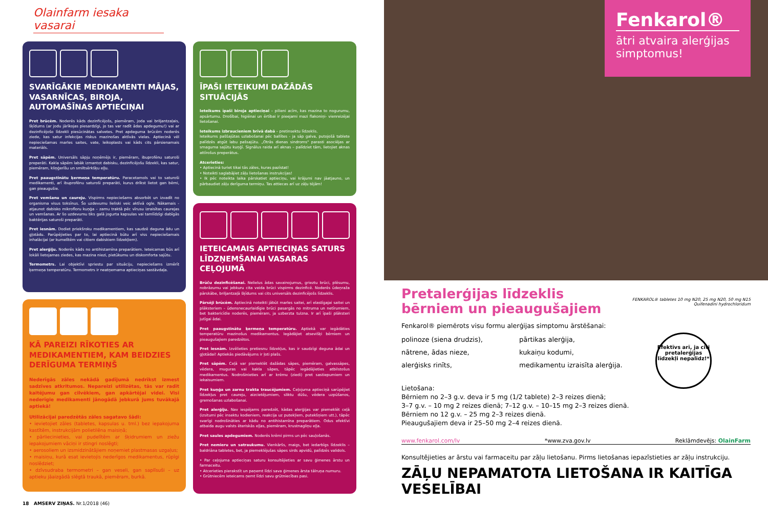Olainfarm iesaka vasarai
SVARĪGĀKIE MEDIKAMENTI MĀJAS, VASARNĪCAS, BIROJA, AUTOMAŠĪNAS APTIECIŅAI
Pret brūcēm. Noderēs kāds dezinficējošs, piemēram, joda vai briljantzaļais, šķīdums (ar jodu jārīkojas piesardzīgi, jo tas var radīt ādas apdegumu!) vai ar dezinficējošo līdzekli piesūcinātas salvetes. Pret apdeguma brūcēm noderēs ziede, kas satur infekcijas riskus mazinošas aktīvās vielas. Aptiecinā vēl nepieciešamas marles saites, vate, leikoplasts vai kāds cits pārsienamais materiāls.
Pret sāpēm. Universāls sāpju noņēmējs ir, piemēram, ibuprofēnu saturoši preperāti. Kakla sāpēm labāk izmantot dabisku, dezinficējošu līdzekli, kas satur, piemēram, kliņģerīšu un smiltsērkšķu eļļu.
Pret paaugstinātu ķermeņa temperatūru. Paracetamols vai to saturoši medikamenti, arī ibuprofēnu saturoši preparāti, kurus drīkst lietot gan bērni, gan pieaugušie.
Pret vemšanu un caureju. Vispirms nepieciešams absorbēt un izvadīt no organisma visus toksīnus. Šo uzdevumu lieliski veic aktīvā ogle. Nākamais - atjaunot dabisko mikrofloru kuņģa – zarnu traktā pēc vīrusu izraisītas caurejas un vemšanas. Ar šo uzdevumu tiks galā jogurta kapsulas vai tamlīdzīgi dabīgās baktērijas saturoši preparāti.
Pret iesnām. Dodiet priekšroku medikamentiem, kas saudzē deguna ādu un gļotādu. Parūpējieties par to, lai aptiecinā būtu arī viss nepieciešamais inhalācijai (ar kumelītēm vai citiem dabiskiem līdzekļiem).
Pret alerģiju. Noderēs kāds no antihistamīna preparātiem. Ieteicamas būs arī lokāli lietojamas ziedes, kas mazina niezi, pietūkumu un diskomforta sajūtu.
Termometrs. Lai objektīvi spriestu par situāciju, nepieciešams izmērīt ķermeņa temperatūru. Termometrs ir neatņemama aptieciņas sastāvdaļa.
KĀ PAREIZI RĪKOTIES AR MEDIKAMENTIEM, KAM BEIDZIES DERĪGUMA TERMIŅŠ
Nederīgās zāles nekādā gadījumā nedrīkst izmest sadzīves atkritumos. Nepareizi utilizētas, tās var radīt kaitējumu gan cilvēkiem, gan apkārtējai videi. Visi nederīgie medikamenti jānogādā jebkurā jums tuvākajā aptiekā!
Utilizācijai paredzētās zāles sagatavo šādi:
• ievietojiet zāles (tabletes, kapsulas u. tml.) bez iepakojuma kastītēm, instrukcijām polietilēna maisiņā;
• pārliecinieties, vai pudelītēm ar šķidrumiem un ziežu iepakojumiem vāciņi ir stingri noslēgti;
• aerosoliem un izsmidzinātājiem noņemiet plastmasas uzgaļus;
• maisiņu, kurā esat ievietojis nederīgos medikamentus, rūpīgi noslēdziet;
• dzīvsudraba termometri – gan veseli, gan saplīsuši – uz aptieku jāaizgādā slēgtā traukā, piemēram, burkā.
ĪPAŠI IETEIKUMI DAŽĀDĀS SITUĀCIJĀS
Ieteikums īpaši biroja aptieciņai – pilieni acīm, kas mazina to nogurumu, apsārtumu. Drošībai, higiēnai un ērtībai ir pieejami mazi flakoniņi- vienreizējai lietošanai.
Ieteikums izbraucieniem brīvā dabā – pretinsektu līdzeklis.
Ieteikums paššajūtas uzlabošanai pēc ballītes - ja sāp galva, putojošā tablete palīdzēs atgūt labu pašsajūtu. „Otrās dienas sindroms" parasti asociējas ar smaguma sajūtu kuņģī. Signālus raida arī aknas – palīdziet tām, lietojiet aknas attīrošus preperātus.
Atcerieties:
• Aptiecinā turiet tikai tās zāles, kuras pazīstat!
• Noteikti saglabājiet zāļu lietošanas instrukcijas!
• Ik pēc noteikta laika pārskatiet aptieciņu, vai krājumi nav jāatjauno, un pārbaudiet zāļu derīguma termiņu. Tas attiecas arī uz zāļu tējām!
IETEICAMAIS APTIECIŅAS SATURS LĪDZŅEMŠANAI VASARAS CEĻOJUMĀ
Brūču dezinficēšanai. Nelielus ādas savainojumus, grieztu brūci, plēsumu, nobrāzumu vai jebkuru cita veida brūci vispirms dezinficē. Noderēs ūdeņraža pārskābe, briljantzaļā šķīdums vai cits universāls dezinficējošs līdzeklis.
Pārsēji brūcēm. Aptiecinā noteikti jābūt marles saitei, arī elastīgajai saitei un plāksteriem – ūdensnecaurlaidīgie brūci pasargās no mitruma un netīrumiem, bet baktericīdie noderēs, piemēram, ja uzberzta tulzna. Ir arī īpaši plāksteri jutīgai ādai.
Pret paaugstinātu ķermeņa temperatūru. Aptiekā var iegādāties temperatūru mazinošus medikamentus. Iegādājiet atsevišķi bērniem un pieaugušajiem paredzētos.
Pret iesnām. Izvēlieties pretiesnu līdzekļus, kas ir saudzīgi deguna ādai un gļotādai! Aptiekās piedāvājums ir ļoti plašs.
Pret sāpēm. Ceļā var piemeklēt dažādas sāpes, piemēram, galvassāpes, vēdera, muguras vai kakla sāpes, tāpēc iegādājieties atbilstošus medikamentus. Nodrošinieties arī ar krēmu (ziedi) pret sastiepumiem un iekaisumiem.
Pret kuņģa un zarnu trakta traucējumiem. Ceļojuma aptieciņā sarūpējiet līdzekļus pret caureju, aizcietējumiem, sliktu dūšu, vēdera uzpūšanos, gremošanas uzlabošanai.
Pret alerģiju. Nav iespējams paredzēt, kādas alerģijas var piemeklēt ceļā (izsitumi pēc insektu kodieniem, reakcija uz putekļiem, putekšņiem utt.), tāpēc svarīgi nodrošināties ar kādu no antihistamīna preparātiem. Odus efektīvi atbaida augu valsts ēteriskās eļļas, piemēram, krustnagliņu eļļa.
Pret saules apdegumiem. Noderēs krēmi pirms un pēc sauļošanās.
Pret nemieru un satraukumu. Vienkāršs, maigs, bet iedarbīgs līdzeklis – baldriāna tabletes, bet, ja piemeklējušas sāpes sirds apvidū, palīdzēs validols.
• Par ceļojuma aptieciņas saturu konsultējieties ar savu ģimenes ārstu un farmaceitu.
• Atcerieties pierakstīt un paņemt līdzi sava ģimenes ārsta tālruņa numuru.
• Grūtniecēm ieteicams ņemt līdzi savu grūtniecības pasi.
18 AMSERV ZIŅAS. Nr.1/2018 (46)
Fenkarol®
ātri atvaira alerģijas simptomus!
Pretalerģijas līdzeklis
bērniem un pieaugušajiem
FENKAROL® tabletes 10 mg N20, 25 mg N20, 50 mg N15
Quifenadini hydrochloridum
Fenkarol® piemērots visu formu alerģijas simptomu ārstēšanai:
polinoze (siena drudzis), pārtikas alerģija, nātrene, ādas nieze, kukaiņu kodumi, alerģisks rinīts, medikamentu izraisīta alerģija.
Efektīvs arī, ja citi pretalerģijas līdzekļi nepalīdz!*
Lietošana:
Bērniem no 2–3 g.v. deva ir 5 mg (1/2 tablete) 2–3 reizes dienā;
3–7 g.v. – 10 mg 2 reizes dienā; 7–12 g.v. – 10–15 mg 2–3 reizes dienā.
Bērniem no 12 g.v. – 25 mg 2–3 reizes dienā.
Pieaugušajiem deva ir 25–50 mg 2–4 reizes dienā.
www.fenkarol.com/lv *www.zva.gov.lv Reklāmdevējs: OlainFarm
Konsultējieties ar ārstu vai farmaceitu par zāļu lietošanu. Pirms lietošanas iepazīstieties ar zāļu instrukciju.
ZĀĻU NEPAMATOTA LIETOŠANA IR KAITĪGA VESELĪBAI